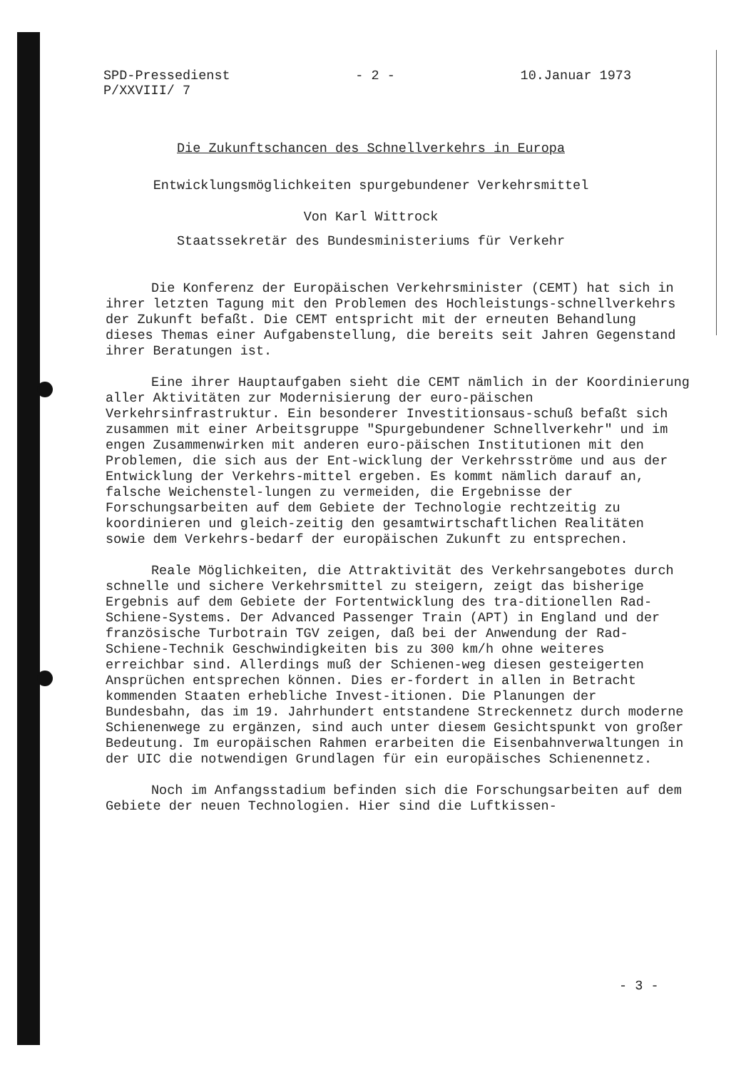SPD-Pressedienst
P/XXVIII/ 7
- 2 - 10.Januar 1973
Die Zukunftschancen des Schnellverkehrs in Europa
Entwicklungsmöglichkeiten spurgebundener Verkehrsmittel
Von Karl Wittrock
Staatssekretär des Bundesministeriums für Verkehr
Die Konferenz der Europäischen Verkehrsminister (CEMT) hat sich in ihrer letzten Tagung mit den Problemen des Hochleistungs-schnellverkehrs der Zukunft befaßt. Die CEMT entspricht mit der erneuten Behandlung dieses Themas einer Aufgabenstellung, die bereits seit Jahren Gegenstand ihrer Beratungen ist.
Eine ihrer Hauptaufgaben sieht die CEMT nämlich in der Koordinierung aller Aktivitäten zur Modernisierung der euro-päischen Verkehrsinfrastruktur. Ein besonderer Investitionsaus-schuß befaßt sich zusammen mit einer Arbeitsgruppe "Spurgebundener Schnellverkehr" und im engen Zusammenwirken mit anderen euro-päischen Institutionen mit den Problemen, die sich aus der Ent-wicklung der Verkehrsströme und aus der Entwicklung der Verkehrs-mittel ergeben. Es kommt nämlich darauf an, falsche Weichenstel-lungen zu vermeiden, die Ergebnisse der Forschungsarbeiten auf dem Gebiete der Technologie rechtzeitig zu koordinieren und gleich-zeitig den gesamtwirtschaftlichen Realitäten sowie dem Verkehrs-bedarf der europäischen Zukunft zu entsprechen.
Reale Möglichkeiten, die Attraktivität des Verkehrsangebotes durch schnelle und sichere Verkehrsmittel zu steigern, zeigt das bisherige Ergebnis auf dem Gebiete der Fortentwicklung des tra-ditionellen Rad-Schiene-Systems. Der Advanced Passenger Train (APT) in England und der französische Turbotrain TGV zeigen, daß bei der Anwendung der Rad-Schiene-Technik Geschwindigkeiten bis zu 300 km/h ohne weiteres erreichbar sind. Allerdings muß der Schienen-weg diesen gesteigerten Ansprüchen entsprechen können. Dies er-fordert in allen in Betracht kommenden Staaten erhebliche Invest-itionen. Die Planungen der Bundesbahn, das im 19. Jahrhundert entstandene Streckennetz durch moderne Schienenwege zu ergänzen, sind auch unter diesem Gesichtspunkt von großer Bedeutung. Im europäischen Rahmen erarbeiten die Eisenbahnverwaltungen in der UIC die notwendigen Grundlagen für ein europäisches Schienennetz.
Noch im Anfangsstadium befinden sich die Forschungsarbeiten auf dem Gebiete der neuen Technologien. Hier sind die Luftkissen-
- 3 -